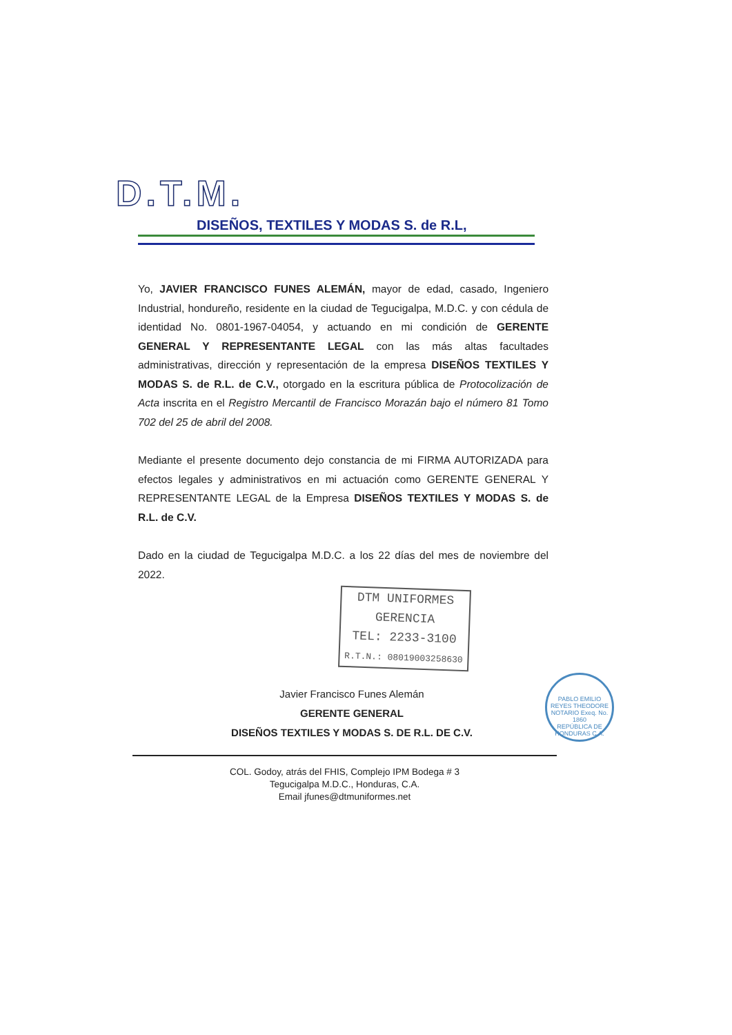D.T.M.
DISEÑOS, TEXTILES Y MODAS S. de R.L,
Yo, JAVIER FRANCISCO FUNES ALEMÁN, mayor de edad, casado, Ingeniero Industrial, hondureño, residente en la ciudad de Tegucigalpa, M.D.C. y con cédula de identidad No. 0801-1967-04054, y actuando en mi condición de GERENTE GENERAL Y REPRESENTANTE LEGAL con las más altas facultades administrativas, dirección y representación de la empresa DISEÑOS TEXTILES Y MODAS S. de R.L. de C.V., otorgado en la escritura pública de Protocolización de Acta inscrita en el Registro Mercantil de Francisco Morazán bajo el número 81 Tomo 702 del 25 de abril del 2008.
Mediante el presente documento dejo constancia de mi FIRMA AUTORIZADA para efectos legales y administrativos en mi actuación como GERENTE GENERAL Y REPRESENTANTE LEGAL de la Empresa DISEÑOS TEXTILES Y MODAS S. de R.L. de C.V.
Dado en la ciudad de Tegucigalpa M.D.C. a los 22 días del mes de noviembre del 2022.
DTM UNIFORMES
GERENCIA
TEL: 2233-3100
R.T.N.: 08019003258630
Javier Francisco Funes Alemán
GERENTE GENERAL
DISEÑOS TEXTILES Y MODAS S. DE R.L. DE C.V.
PABLO EMILIO REYES THEODORE
NOTARIO Exeq. No. 1860
REPÚBLICA DE HONDURAS C.A.
COL. Godoy, atrás del FHIS, Complejo IPM Bodega # 3
Tegucigalpa M.D.C., Honduras, C.A.
Email jfunes@dtmuniformes.net